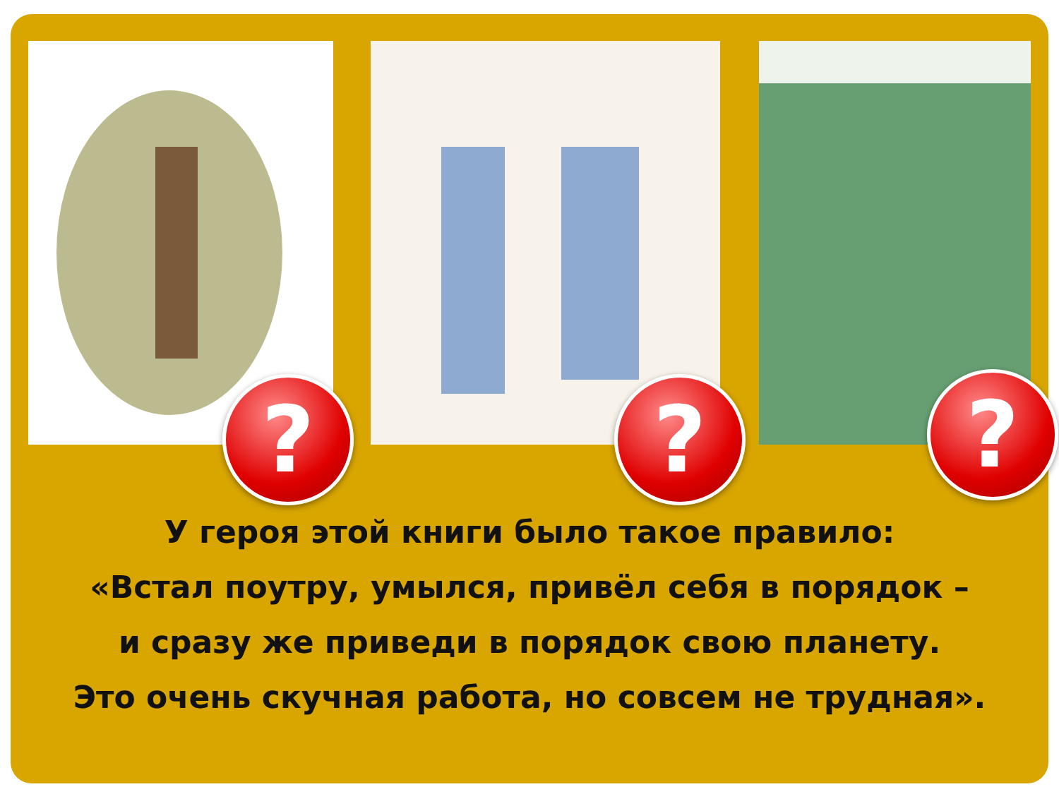? ? ?
У героя этой книги было такое правило:
«Встал поутру, умылся, привёл себя в порядок –
и сразу же приведи в порядок свою планету.
Это очень скучная работа, но совсем не трудная».